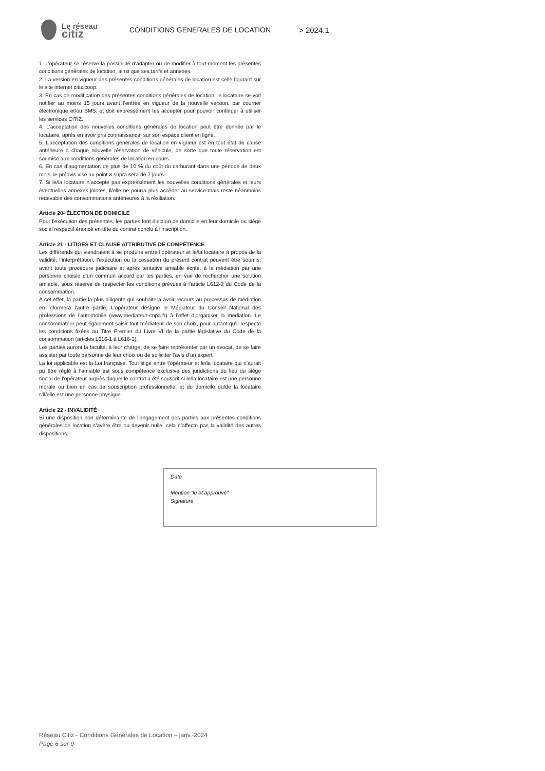Le réseau
citiz
CONDITIONS GENERALES DE LOCATION > 2024.1
1. L’opérateur se réserve la possibilité d’adapter ou de modifier à tout moment les présentes conditions générales de location, ainsi que ses tarifs et annexes.
2. La version en vigueur des présentes conditions générales de location est celle figurant sur le site internet citiz.coop.
3. En cas de modification des présentes conditions générales de location, le locataire se voit notifier au moins 15 jours avant l’entrée en vigueur de la nouvelle version, par courrier électronique et/ou SMS, et doit expressément les accepter pour pouvoir continuer à utiliser les services CITIZ.
4. L’acceptation des nouvelles conditions générales de location peut être donnée par le locataire, après en avoir pris connaissance, sur son espace client en ligne.
5. L’acceptation des conditions générales de location en vigueur est en tout état de cause antérieure à chaque nouvelle réservation de véhicule, de sorte que toute réservation est soumise aux conditions générales de location en cours.
6. En cas d’augmentation de plus de 10 % du coût du carburant dans une période de deux mois, le préavis visé au point 3 supra sera de 7 jours.
7. Si le/la locataire n’accepte pas expressément les nouvelles conditions générales et leurs éventuelles annexes jointes, il/elle ne pourra plus accéder au service mais reste néanmoins redevable des consommations antérieures à la résiliation.
Article 20- ÉLECTION DE DOMICILE
Pour l’exécution des présentes, les parties font élection de domicile en leur domicile ou siège social respectif énoncé en tête du contrat conclu à l’inscription.
Article 21 - LITIGES ET CLAUSE ATTRIBUTIVE DE COMPÉTENCE
Les différends qui viendraient à se produire entre l’opérateur et le/la locataire à propos de la validité, l’interprétation, l’exécution ou la cessation du présent contrat peuvent être soumis, avant toute procédure judiciaire et après tentative amiable écrite, à la médiation par une personne choisie d’un commun accord par les parties, en vue de rechercher une solution amiable, sous réserve de respecter les conditions prévues à l’article L612-2 du Code de la consommation.
A cet effet, la partie la plus diligente qui souhaitera avoir recours au processus de médiation en informera l’autre partie. L’opérateur désigne le Médiateur du Conseil National des professions de l’automobile (www.mediateur-cnpa.fr) à l’effet d’organiser la médiation. Le consommateur peut également saisir tout médiateur de son choix, pour autant qu’il respecte les conditions fixées au Titre Premier du Livre VI de la partie législative du Code de la consommation (articles L616-1 à L616-3).
Les parties auront la faculté, à leur charge, de se faire représenter par un avocat, de se faire assister par toute personne de leur choix ou de solliciter l’avis d’un expert.
La loi applicable est la Loi française. Tout litige entre l’opérateur et le/la locataire qui n’aurait pu être réglé à l’amiable est sous compétence exclusive des juridictions du lieu du siège social de l’opérateur auprès duquel le contrat a été souscrit si le/la locataire est une personne morale ou bien en cas de souscription professionnelle, et du domicile du/de la locataire s’il/elle est une personne physique.
Article 22 - INVALIDITÉ
Si une disposition non déterminante de l’engagement des parties aux présentes conditions générales de location s’avère être ou devenir nulle, cela n’affecte pas la validité des autres dispositions.
Date
Mention “lu et approuvé”
Signature
Réseau Citiz - Conditions Générales de Location – janv.-2024
Page 6 sur 9